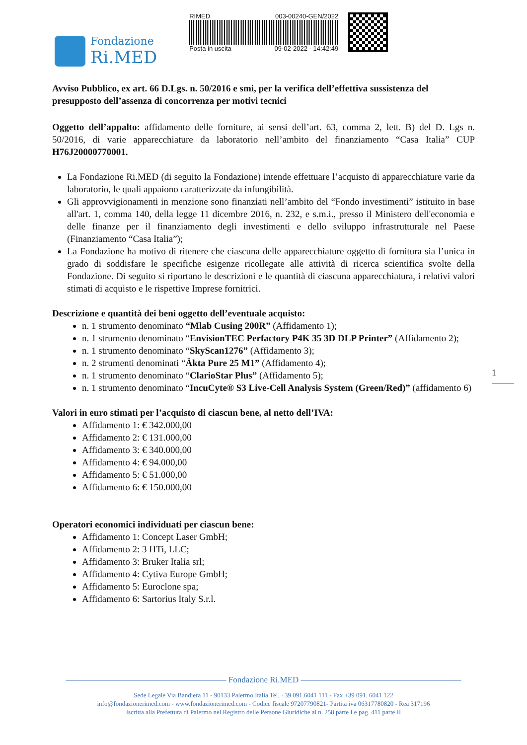Fondazione
Ri.MED
RIMED 003-00240-GEN/2022
Posta in uscita 09-02-2022 - 14:42:49
Avviso Pubblico, ex art. 66 D.Lgs. n. 50/2016 e smi, per la verifica dell’effettiva sussistenza del presupposto dell’assenza di concorrenza per motivi tecnici
Oggetto dell’appalto: affidamento delle forniture, ai sensi dell’art. 63, comma 2, lett. B) del D. Lgs n. 50/2016, di varie apparecchiature da laboratorio nell’ambito del finanziamento “Casa Italia” CUP H76J20000770001.
La Fondazione Ri.MED (di seguito la Fondazione) intende effettuare l’acquisto di apparecchiature varie da laboratorio, le quali appaiono caratterizzate da infungibilità.
Gli approvvigionamenti in menzione sono finanziati nell’ambito del “Fondo investimenti” istituito in base all'art. 1, comma 140, della legge 11 dicembre 2016, n. 232, e s.m.i., presso il Ministero dell'economia e delle finanze per il finanziamento degli investimenti e dello sviluppo infrastrutturale nel Paese (Finanziamento “Casa Italia”);
La Fondazione ha motivo di ritenere che ciascuna delle apparecchiature oggetto di fornitura sia l’unica in grado di soddisfare le specifiche esigenze ricollegate alle attività di ricerca scientifica svolte della Fondazione. Di seguito si riportano le descrizioni e le quantità di ciascuna apparecchiatura, i relativi valori stimati di acquisto e le rispettive Imprese fornitrici.
Descrizione e quantità dei beni oggetto dell’eventuale acquisto:
n. 1 strumento denominato “Mlab Cusing 200R” (Affidamento 1);
n. 1 strumento denominato “EnvisionTEC Perfactory P4K 35 3D DLP Printer” (Affidamento 2);
n. 1 strumento denominato “SkyScan1276” (Affidamento 3);
n. 2 strumenti denominati “Äkta Pure 25 M1” (Affidamento 4);
n. 1 strumento denominato “ClarioStar Plus” (Affidamento 5);
n. 1 strumento denominato “IncuCyte® S3 Live-Cell Analysis System (Green/Red)” (affidamento 6)
Valori in euro stimati per l’acquisto di ciascun bene, al netto dell’IVA:
Affidamento 1: € 342.000,00
Affidamento 2: € 131.000,00
Affidamento 3: € 340.000,00
Affidamento 4: € 94.000,00
Affidamento 5: € 51.000,00
Affidamento 6: € 150.000,00
Operatori economici individuati per ciascun bene:
Affidamento 1: Concept Laser GmbH;
Affidamento 2: 3 HTi, LLC;
Affidamento 3: Bruker Italia srl;
Affidamento 4: Cytiva Europe GmbH;
Affidamento 5: Euroclone spa;
Affidamento 6: Sartorius Italy S.r.l.
1
——————————————————— Fondazione Ri.MED ———————————————————
Sede Legale Via Bandiera 11 - 90133 Palermo Italia Tel. +39 091.6041 111 - Fax +39 091. 6041 122
info@fondazionerimed.com - www.fondazionerimed.com - Codice fiscale 97207790821- Partita iva 06317780820 - Rea 317196
Iscritta alla Prefettura di Palermo nel Registro delle Persone Giuridiche al n. 258 parte I e pag. 411 parte II